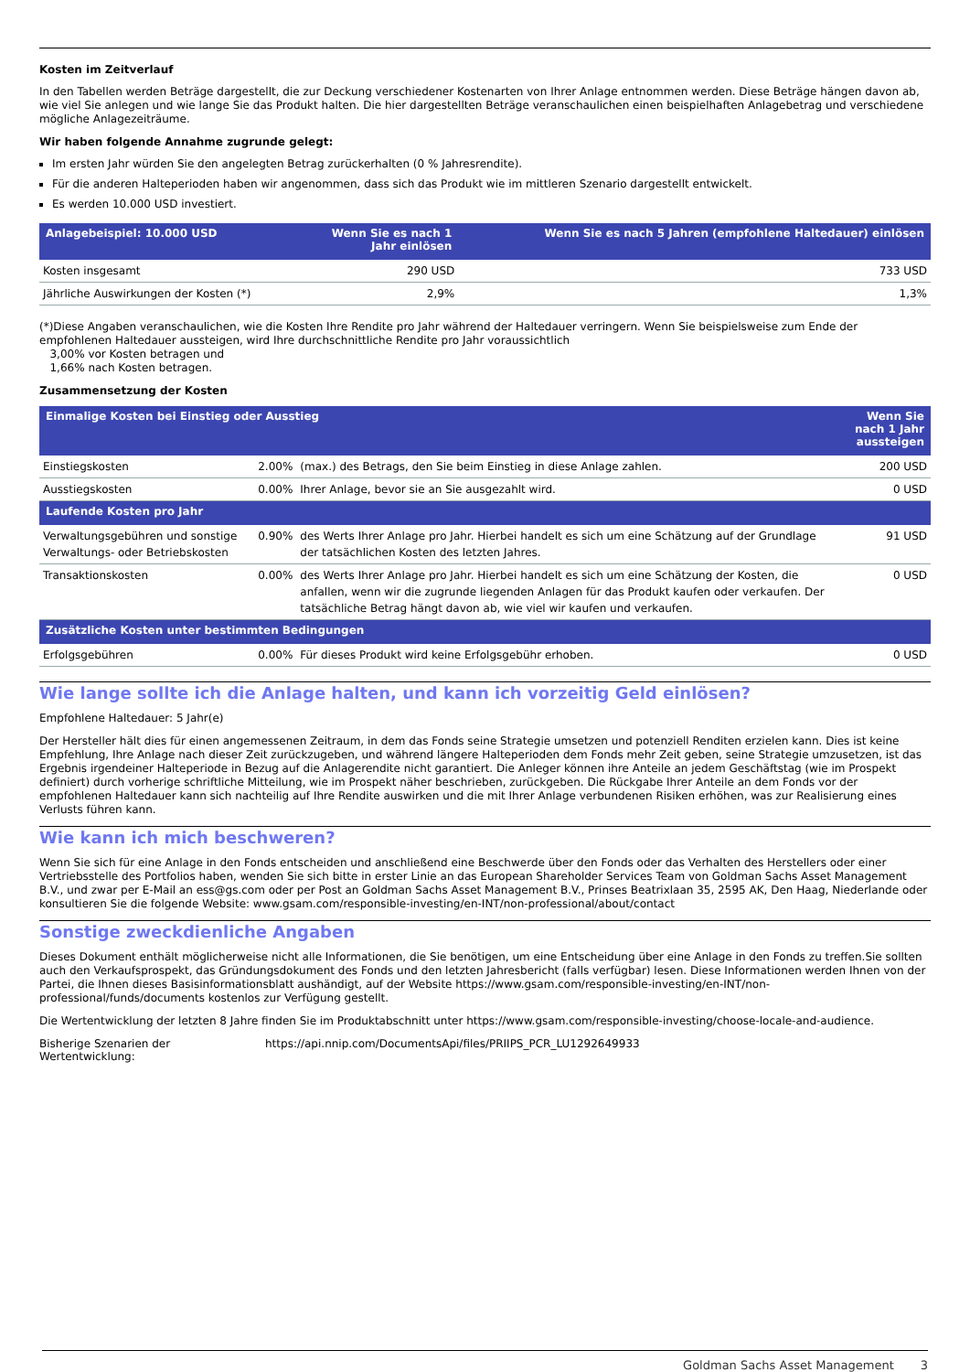Kosten im Zeitverlauf
In den Tabellen werden Beträge dargestellt, die zur Deckung verschiedener Kostenarten von Ihrer Anlage entnommen werden. Diese Beträge hängen davon ab, wie viel Sie anlegen und wie lange Sie das Produkt halten. Die hier dargestellten Beträge veranschaulichen einen beispielhaften Anlagebetrag und verschiedene mögliche Anlagezeiträume.
Wir haben folgende Annahme zugrunde gelegt:
Im ersten Jahr würden Sie den angelegten Betrag zurückerhalten (0 % Jahresrendite).
Für die anderen Halteperioden haben wir angenommen, dass sich das Produkt wie im mittleren Szenario dargestellt entwickelt.
Es werden 10.000 USD investiert.
| Anlagebeispiel: 10.000 USD | Wenn Sie es nach 1 Jahr einlösen | Wenn Sie es nach 5 Jahren (empfohlene Haltedauer) einlösen |
| --- | --- | --- |
| Kosten insgesamt | 290 USD | 733 USD |
| Jährliche Auswirkungen der Kosten (*) | 2,9% | 1,3% |
(*)Diese Angaben veranschaulichen, wie die Kosten Ihre Rendite pro Jahr während der Haltedauer verringern. Wenn Sie beispielsweise zum Ende der empfohlenen Haltedauer aussteigen, wird Ihre durchschnittliche Rendite pro Jahr voraussichtlich
3,00% vor Kosten betragen und
1,66% nach Kosten betragen.
Zusammensetzung der Kosten
| Einmalige Kosten bei Einstieg oder Ausstieg | | | Wenn Sie nach 1 Jahr aussteigen |
| --- | --- | --- | --- |
| Einstiegskosten | 2.00% | (max.) des Betrags, den Sie beim Einstieg in diese Anlage zahlen. | 200 USD |
| Ausstiegskosten | 0.00% | Ihrer Anlage, bevor sie an Sie ausgezahlt wird. | 0 USD |
| Laufende Kosten pro Jahr | | | |
| Verwaltungsgebühren und sonstige Verwaltungs- oder Betriebskosten | 0.90% | des Werts Ihrer Anlage pro Jahr. Hierbei handelt es sich um eine Schätzung auf der Grundlage der tatsächlichen Kosten des letzten Jahres. | 91 USD |
| Transaktionskosten | 0.00% | des Werts Ihrer Anlage pro Jahr. Hierbei handelt es sich um eine Schätzung der Kosten, die anfallen, wenn wir die zugrunde liegenden Anlagen für das Produkt kaufen oder verkaufen. Der tatsächliche Betrag hängt davon ab, wie viel wir kaufen und verkaufen. | 0 USD |
| Zusätzliche Kosten unter bestimmten Bedingungen | | | |
| Erfolgsgebühren | 0.00% | Für dieses Produkt wird keine Erfolgsgebühr erhoben. | 0 USD |
Wie lange sollte ich die Anlage halten, und kann ich vorzeitig Geld einlösen?
Empfohlene Haltedauer: 5 Jahr(e)
Der Hersteller hält dies für einen angemessenen Zeitraum, in dem das Fonds seine Strategie umsetzen und potenziell Renditen erzielen kann. Dies ist keine Empfehlung, Ihre Anlage nach dieser Zeit zurückzugeben, und während längere Halteperioden dem Fonds mehr Zeit geben, seine Strategie umzusetzen, ist das Ergebnis irgendeiner Halteperiode in Bezug auf die Anlagerendite nicht garantiert. Die Anleger können ihre Anteile an jedem Geschäftstag (wie im Prospekt definiert) durch vorherige schriftliche Mitteilung, wie im Prospekt näher beschrieben, zurückgeben. Die Rückgabe Ihrer Anteile an dem Fonds vor der empfohlenen Haltedauer kann sich nachteilig auf Ihre Rendite auswirken und die mit Ihrer Anlage verbundenen Risiken erhöhen, was zur Realisierung eines Verlusts führen kann.
Wie kann ich mich beschweren?
Wenn Sie sich für eine Anlage in den Fonds entscheiden und anschließend eine Beschwerde über den Fonds oder das Verhalten des Herstellers oder einer Vertriebsstelle des Portfolios haben, wenden Sie sich bitte in erster Linie an das European Shareholder Services Team von Goldman Sachs Asset Management B.V., und zwar per E-Mail an ess@gs.com oder per Post an Goldman Sachs Asset Management B.V., Prinses Beatrixlaan 35, 2595 AK, Den Haag, Niederlande oder konsultieren Sie die folgende Website: www.gsam.com/responsible-investing/en-INT/non-professional/about/contact
Sonstige zweckdienliche Angaben
Dieses Dokument enthält möglicherweise nicht alle Informationen, die Sie benötigen, um eine Entscheidung über eine Anlage in den Fonds zu treffen.Sie sollten auch den Verkaufsprospekt, das Gründungsdokument des Fonds und den letzten Jahresbericht (falls verfügbar) lesen. Diese Informationen werden Ihnen von der Partei, die Ihnen dieses Basisinformationsblatt aushändigt, auf der Website https://www.gsam.com/responsible-investing/en-INT/non-professional/funds/documents kostenlos zur Verfügung gestellt.
Die Wertentwicklung der letzten 8 Jahre finden Sie im Produktabschnitt unter https://www.gsam.com/responsible-investing/choose-locale-and-audience.
Bisherige Szenarien der
Wertentwicklung:
https://api.nnip.com/DocumentsApi/files/PRIIPS_PCR_LU1292649933
Goldman Sachs Asset Management 3